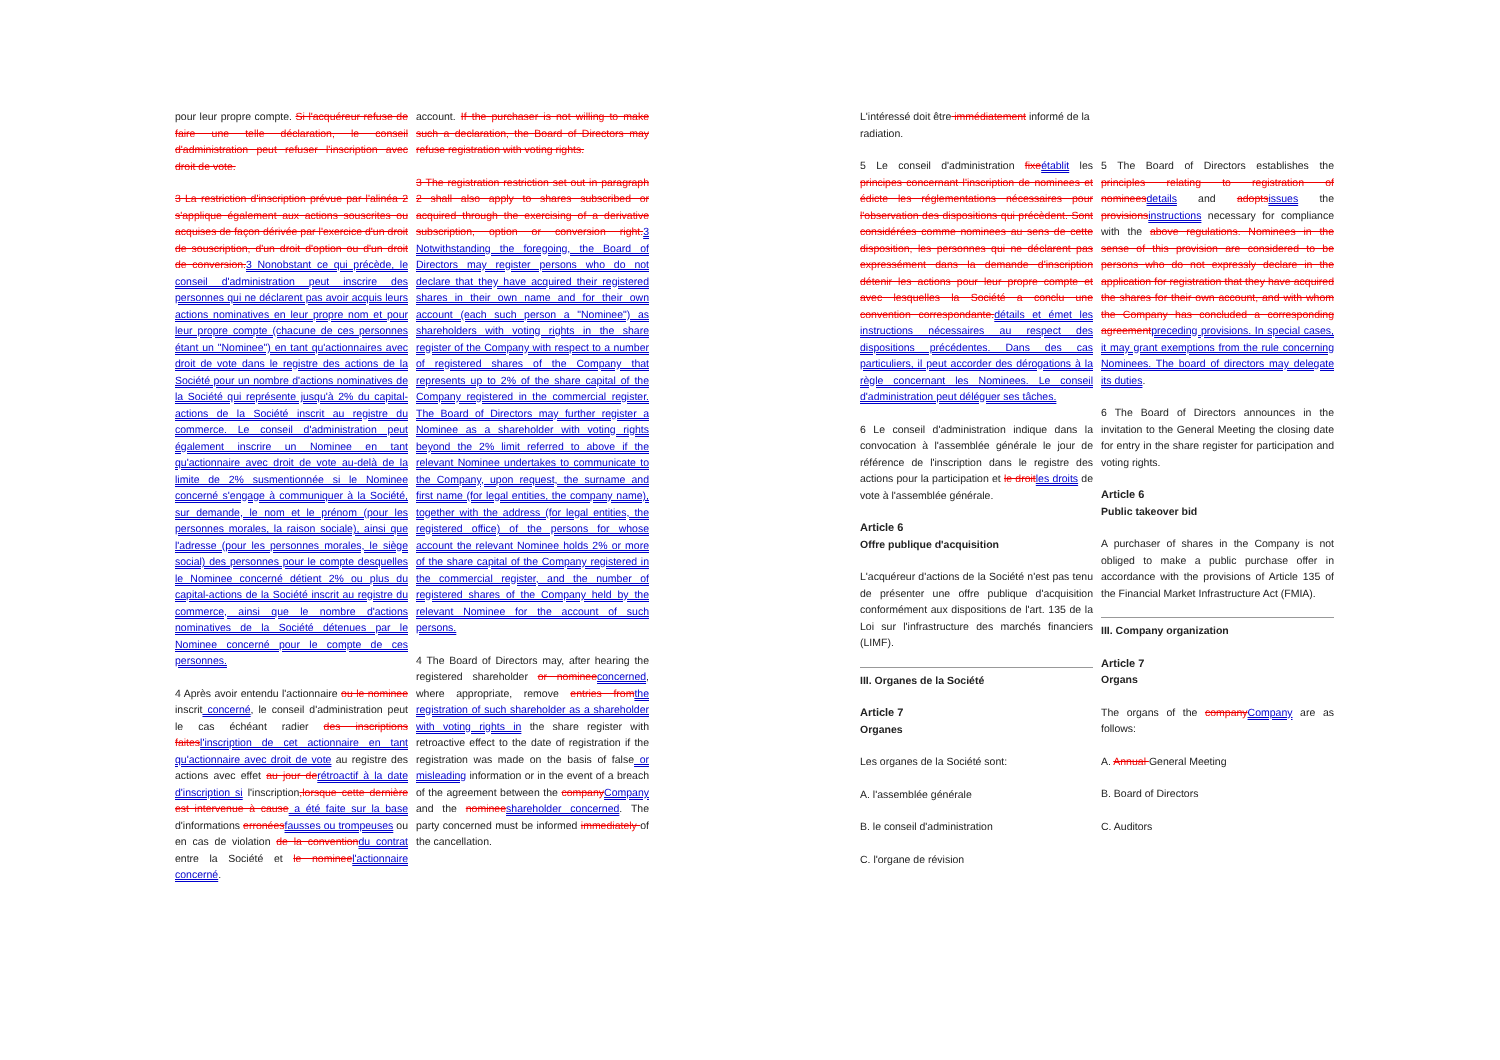pour leur propre compte. Si l'acquéreur refuse de faire une telle déclaration, le conseil d'administration peut refuser l'inscription avec droit de vote.
3 La restriction d'inscription prévue par l'alinéa 2 s'applique également aux actions souscrites ou acquises de façon dérivée par l'exercice d'un droit de souscription, d'un droit d'option ou d'un droit de conversion. 3 Nonobstant ce qui précède, le conseil d'administration peut inscrire des personnes qui ne déclarent pas avoir acquis leurs actions nominatives en leur propre nom et pour leur propre compte (chacune de ces personnes étant un "Nominee") en tant qu'actionnaires avec droit de vote dans le registre des actions de la Société pour un nombre d'actions nominatives de la Société qui représente jusqu'à 2% du capital-actions de la Société inscrit au registre du commerce. Le conseil d'administration peut également inscrire un Nominee en tant qu'actionnaire avec droit de vote au-delà de la limite de 2% susmentionnée si le Nominee concerné s'engage à communiquer à la Société, sur demande, le nom et le prénom (pour les personnes morales, la raison sociale), ainsi que l'adresse (pour les personnes morales, le siège social) des personnes pour le compte desquelles le Nominee concerné détient 2% ou plus du capital-actions de la Société inscrit au registre du commerce, ainsi que le nombre d'actions nominatives de la Société détenues par le Nominee concerné pour le compte de ces personnes.
4 Après avoir entendu l'actionnaire ou le nominee inscrit concerné, le conseil d'administration peut le cas échéant radier des inscriptions faites l'inscription de cet actionnaire en tant qu'actionnaire avec droit de vote au registre des actions avec effet au jour de rétroactif à la date d'inscription si l'inscription,lorsque cette dernière est intervenue à cause a été faite sur la base d'informations erronées fausses ou trompeuses ou en cas de violation de la convention du contrat entre la Société et le nominee l'actionnaire concerné.
account. If the purchaser is not willing to make such a declaration, the Board of Directors may refuse registration with voting rights.
3 The registration restriction set out in paragraph 2 shall also apply to shares subscribed or acquired through the exercising of a derivative subscription, option or conversion right. 3 Notwithstanding the foregoing, the Board of Directors may register persons who do not declare that they have acquired their registered shares in their own name and for their own account (each such person a "Nominee") as shareholders with voting rights in the share register of the Company with respect to a number of registered shares of the Company that represents up to 2% of the share capital of the Company registered in the commercial register. The Board of Directors may further register a Nominee as a shareholder with voting rights beyond the 2% limit referred to above if the relevant Nominee undertakes to communicate to the Company, upon request, the surname and first name (for legal entities, the company name), together with the address (for legal entities, the registered office) of the persons for whose account the relevant Nominee holds 2% or more of the share capital of the Company registered in the commercial register, and the number of registered shares of the Company held by the relevant Nominee for the account of such persons.
4 The Board of Directors may, after hearing the registered shareholder or nominee concerned, where appropriate, remove entries from the registration of such shareholder as a shareholder with voting rights in the share register with retroactive effect to the date of registration if the registration was made on the basis of false or misleading information or in the event of a breach of the agreement between the company Company and the nominee shareholder concerned. The party concerned must be informed immediately of the cancellation.
L'intéressé doit être immédiatement informé de la radiation.
5 Le conseil d'administration fixe établit les principes concernant l'inscription de nominees et édicte les réglementations nécessaires pour l'observation des dispositions qui précèdent. Sont considérées comme nominees au sens de cette disposition, les personnes qui ne déclarent pas expressément dans la demande d'inscription détenir les actions pour leur propre compte et avec lesquelles la Société a conclu une convention correspondante. détails et émet les instructions nécessaires au respect des dispositions précédentes. Dans des cas particuliers, il peut accorder des dérogations à la règle concernant les Nominees. Le conseil d'administration peut déléguer ses tâches.
6 Le conseil d'administration indique dans la convocation à l'assemblée générale le jour de référence de l'inscription dans le registre des actions pour la participation et le droit les droits de vote à l'assemblée générale.
Article 6
Offre publique d'acquisition
L'acquéreur d'actions de la Société n'est pas tenu de présenter une offre publique d'acquisition conformément aux dispositions de l'art. 135 de la Loi sur l'infrastructure des marchés financiers (LIMF).
III. Organes de la Société
Article 7
Organes
Les organes de la Société sont:
A. l'assemblée générale
B. le conseil d'administration
C. l'organe de révision
5 The Board of Directors establishes the principles relating to registration of nominees details and adopts issues the provisions instructions necessary for compliance with the above regulations. Nominees in the sense of this provision are considered to be persons who do not expressly declare in the application for registration that they have acquired the shares for their own account, and with whom the Company has concluded a corresponding agreement preceding provisions. In special cases, it may grant exemptions from the rule concerning Nominees. The board of directors may delegate its duties.
6 The Board of Directors announces in the invitation to the General Meeting the closing date for entry in the share register for participation and voting rights.
Article 6
Public takeover bid
A purchaser of shares in the Company is not obliged to make a public purchase offer in accordance with the provisions of Article 135 of the Financial Market Infrastructure Act (FMIA).
III. Company organization
Article 7
Organs
The organs of the company Company are as follows:
A. Annual General Meeting
B. Board of Directors
C. Auditors